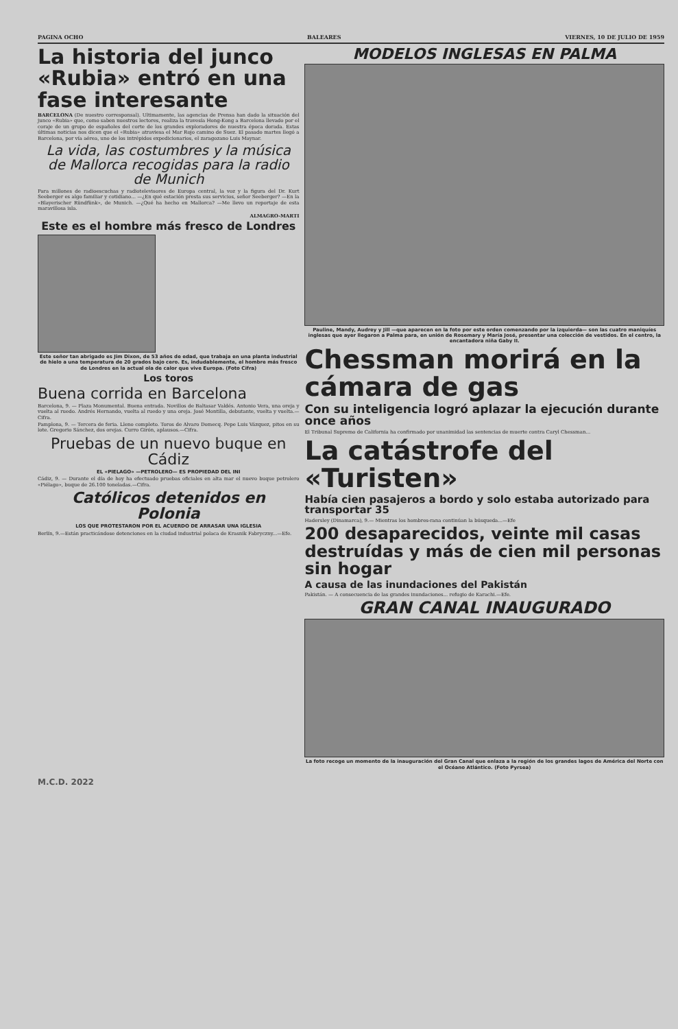PAGINA OCHO BALEARES VIERNES, 10 DE JULIO DE 1959
La historia del junco «Rubia» entró en una fase interesante
BARCELONA (De nuestro corresponsal). Ultimamente, las agencias de Prensa han dado la situación del junco «Rubia» que, como saben nuestros lectores, realiza la travesía Hong-Kong a Barcelona llevado por el coraje de un grupo de españoles del corte de los grandes exploradores de nuestra época dorada. Estas últimas noticias nos dicen que el «Rubia» atraviesa el Mar Rojo camino de Suez. El pasado martes llegó a Barcelona, por vía aérea, uno de los intrépidos expedicionarios, el zaragozano Luis Maynar.
La vida, las costumbres y la música de Mallorca recogidas para la radio de Munich
Para millones de radioescuchas y radiotelevisores de Europa central, la voz y la figura del Dr. Kurt Seeberger es algo familiar y cotidiano... —¿En qué estación presta sus servicios, señor Seeberger? —En la «Blayerischer Ründfünk», de Munich. —¿Qué ha hecho en Mallorca? —Me llevo un reportaje de esta maravillosa isla.
ALMAGRO-MARTI
Este es el hombre más fresco de Londres
Este señor tan abrigado es Jim Dixon, de 53 años de edad, que trabaja en una planta industrial de hielo a una temperatura de 20 grados bajo cero. Es, indudablemente, el hombre más fresco de Londres en la actual ola de calor que vive Europa. (Foto Cifra)
Los toros
Buena corrida en Barcelona
Barcelona, 9. — Plaza Monumental. Buena entrada. Novillos de Baltasar Valdés. Antonio Vera, una oreja y vuelta al ruedo. Andrés Hernando, vuelta al ruedo y una oreja. José Montilla, debutante, vuelta y vuelta.—Cifra.
Pamplona, 9. — Tercera de feria. Lleno completo. Toros de Alvaro Domecq. Pepe Luis Vázquez, pitos en su lote. Gregorio Sánchez, dos orejas. Curro Girón, aplausos.—Cifra.
Pruebas de un nuevo buque en Cádiz
EL «PIELAGO» —PETROLERO— ES PROPIEDAD DEL INI
Cádiz, 9. — Durante el día de hoy ha efectuado pruebas oficiales en alta mar el nuevo buque petrolero «Piélago», buque de 26.100 toneladas.—Cifra.
Católicos detenidos en Polonia
LOS QUE PROTESTARON POR EL ACUERDO DE ARRASAR UNA IGLESIA
Berlín, 9.—Están practicándose detenciones en la ciudad industrial polaca de Krasnik Fabryczny...—Efe.
MODELOS INGLESAS EN PALMA
Pauline, Mandy, Audrey y Jill —que aparecen en la foto por este orden comenzando por la izquierda— son las cuatro maniquíes inglesas que ayer llegaron a Palma para, en unión de Rosemary y María José, presentar una colección de vestidos. En el centro, la encantadora niña Gaby II.
Chessman morirá en la cámara de gas
Con su inteligencia logró aplazar la ejecución durante once años
El Tribunal Supremo de California ha confirmado por unanimidad las sentencias de muerte contra Caryl Chessman...
La catástrofe del «Turisten»
Había cien pasajeros a bordo y solo estaba autorizado para transportar 35
Hadersley (Dinamarca), 9.— Mientras los hombres-rana continúan la búsqueda...—Efe
200 desaparecidos, veinte mil casas destruídas y más de cien mil personas sin hogar
A causa de las inundaciones del Pakistán
Pakistán. — A consecuencia de las grandes inundaciones... refugio de Karachi.—Efe.
GRAN CANAL INAUGURADO
La foto recoge un momento de la inauguración del Gran Canal que enlaza a la región de los grandes lagos de América del Norte con el Océano Atlántico. (Foto Pyrsea)
M.C.D. 2022